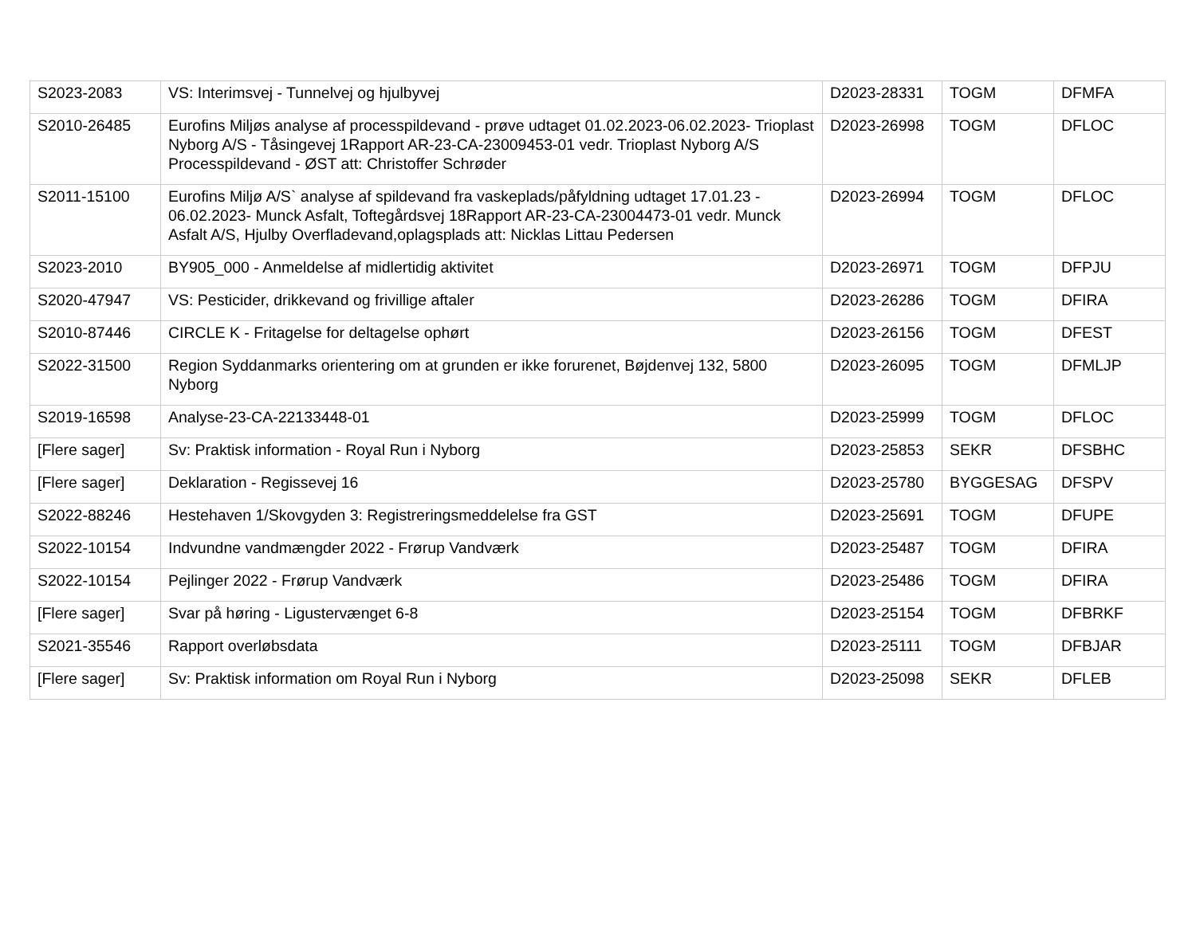| S2023-2083 | VS: Interimsvej - Tunnelvej og hjulbyvej | D2023-28331 | TOGM | DFMFA |
| S2010-26485 | Eurofins Miljøs analyse af processpildevand - prøve udtaget 01.02.2023-06.02.2023- Trioplast Nyborg A/S - Tåsingevej 1Rapport AR-23-CA-23009453-01 vedr. Trioplast Nyborg A/S Processpildevand - ØST att: Christoffer Schrøder | D2023-26998 | TOGM | DFLOC |
| S2011-15100 | Eurofins Miljø A/S` analyse af spildevand fra vaskeplads/påfyldning udtaget 17.01.23 - 06.02.2023- Munck Asfalt, Toftegårdsvej 18Rapport AR-23-CA-23004473-01 vedr. Munck Asfalt A/S, Hjulby Overfladevand,oplagsplads att: Nicklas Littau Pedersen | D2023-26994 | TOGM | DFLOC |
| S2023-2010 | BY905_000 - Anmeldelse af midlertidig aktivitet | D2023-26971 | TOGM | DFPJU |
| S2020-47947 | VS: Pesticider, drikkevand og frivillige aftaler | D2023-26286 | TOGM | DFIRA |
| S2010-87446 | CIRCLE K - Fritagelse for deltagelse ophørt | D2023-26156 | TOGM | DFEST |
| S2022-31500 | Region Syddanmarks orientering om at grunden er ikke forurenet, Bøjdenvej 132, 5800 Nyborg | D2023-26095 | TOGM | DFMLJP |
| S2019-16598 | Analyse-23-CA-22133448-01 | D2023-25999 | TOGM | DFLOC |
| [Flere sager] | Sv: Praktisk information - Royal Run i Nyborg | D2023-25853 | SEKR | DFSBHC |
| [Flere sager] | Deklaration - Regissevej 16 | D2023-25780 | BYGGESAG | DFSPV |
| S2022-88246 | Hestehaven 1/Skovgyden 3: Registreringsmeddelelse fra GST | D2023-25691 | TOGM | DFUPE |
| S2022-10154 | Indvundne vandmængder 2022 - Frørup Vandværk | D2023-25487 | TOGM | DFIRA |
| S2022-10154 | Pejlinger 2022 - Frørup Vandværk | D2023-25486 | TOGM | DFIRA |
| [Flere sager] | Svar på høring - Ligustervænget 6-8 | D2023-25154 | TOGM | DFBRKF |
| S2021-35546 | Rapport overløbsdata | D2023-25111 | TOGM | DFBJAR |
| [Flere sager] | Sv: Praktisk information om Royal Run i Nyborg | D2023-25098 | SEKR | DFLEB |